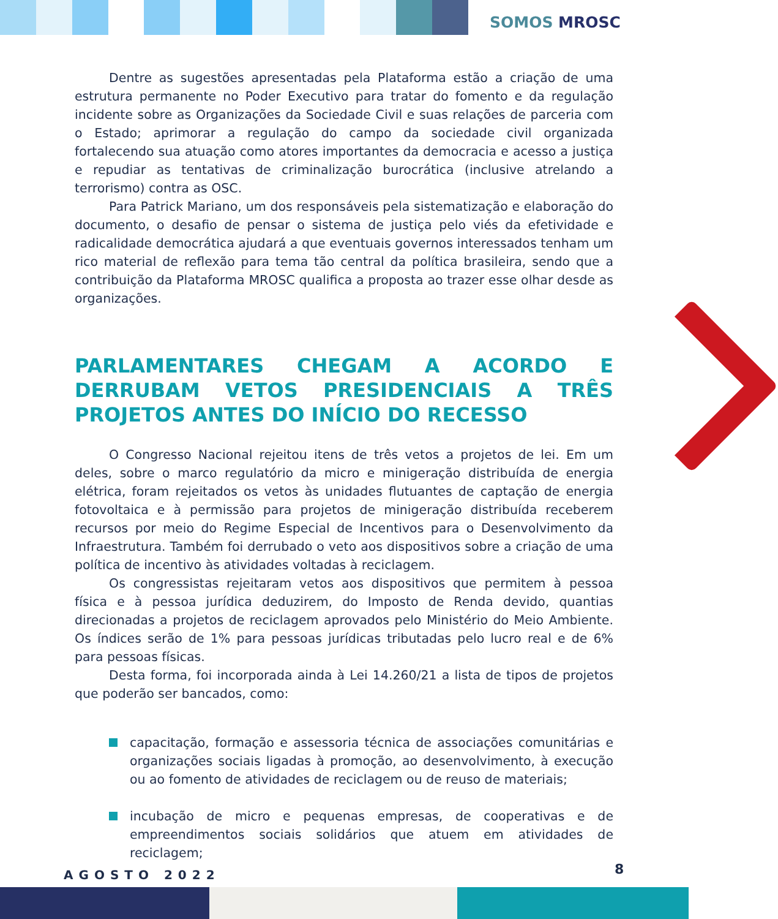SOMOS MROSC
Dentre as sugestões apresentadas pela Plataforma estão a criação de uma estrutura permanente no Poder Executivo para tratar do fomento e da regulação incidente sobre as Organizações da Sociedade Civil e suas relações de parceria com o Estado; aprimorar a regulação do campo da sociedade civil organizada fortalecendo sua atuação como atores importantes da democracia e acesso a justiça e repudiar as tentativas de criminalização burocrática (inclusive atrelando a terrorismo) contra as OSC.
Para Patrick Mariano, um dos responsáveis pela sistematização e elaboração do documento, o desafio de pensar o sistema de justiça pelo viés da efetividade e radicalidade democrática ajudará a que eventuais governos interessados tenham um rico material de reflexão para tema tão central da política brasileira, sendo que a contribuição da Plataforma MROSC qualifica a proposta ao trazer esse olhar desde as organizações.
PARLAMENTARES CHEGAM A ACORDO E DERRUBAM VETOS PRESIDENCIAIS A TRÊS PROJETOS ANTES DO INÍCIO DO RECESSO
O Congresso Nacional rejeitou itens de três vetos a projetos de lei. Em um deles, sobre o marco regulatório da micro e minigeração distribuída de energia elétrica, foram rejeitados os vetos às unidades flutuantes de captação de energia fotovoltaica e à permissão para projetos de minigeração distribuída receberem recursos por meio do Regime Especial de Incentivos para o Desenvolvimento da Infraestrutura. Também foi derrubado o veto aos dispositivos sobre a criação de uma política de incentivo às atividades voltadas à reciclagem.
Os congressistas rejeitaram vetos aos dispositivos que permitem à pessoa física e à pessoa jurídica deduzirem, do Imposto de Renda devido, quantias direcionadas a projetos de reciclagem aprovados pelo Ministério do Meio Ambiente. Os índices serão de 1% para pessoas jurídicas tributadas pelo lucro real e de 6% para pessoas físicas.
Desta forma, foi incorporada ainda à Lei 14.260/21 a lista de tipos de projetos que poderão ser bancados, como:
capacitação, formação e assessoria técnica de associações comunitárias e organizações sociais ligadas à promoção, ao desenvolvimento, à execução ou ao fomento de atividades de reciclagem ou de reuso de materiais;
incubação de micro e pequenas empresas, de cooperativas e de empreendimentos sociais solidários que atuem em atividades de reciclagem;
AGOSTO 2022 8